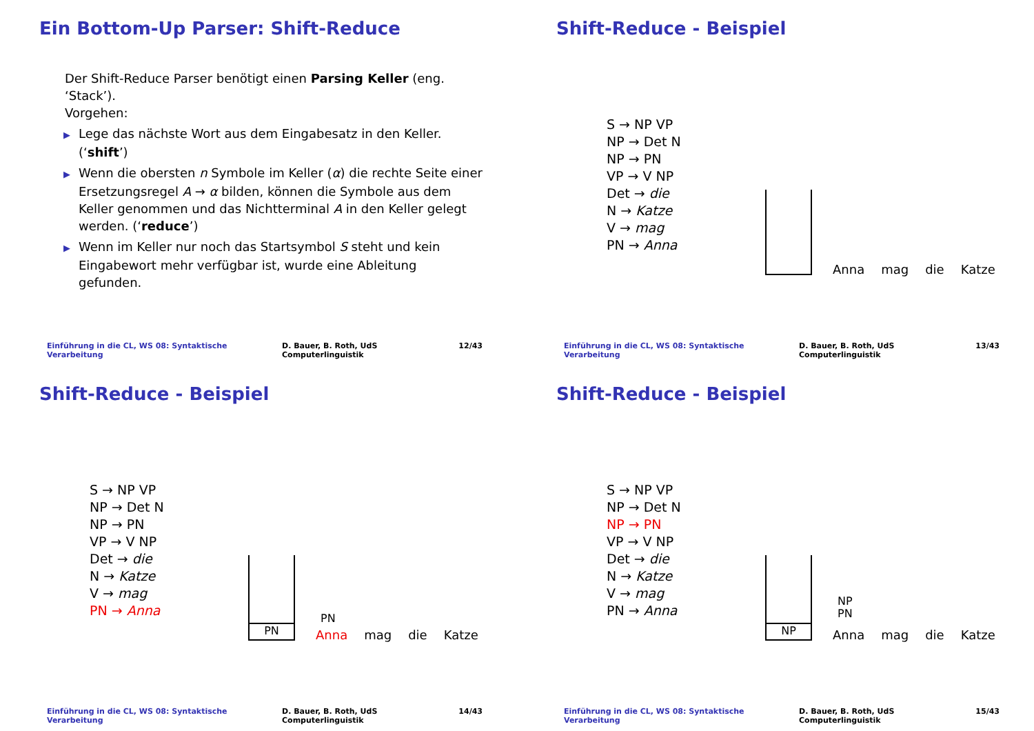Ein Bottom-Up Parser: Shift-Reduce
Der Shift-Reduce Parser benötigt einen Parsing Keller (eng. ‘Stack’).
Vorgehen:
▶ Lege das nächste Wort aus dem Eingabesatz in den Keller. (‘shift’)
▶ Wenn die obersten n Symbole im Keller (α) die rechte Seite einer Ersetzungsregel A → α bilden, können die Symbole aus dem Keller genommen und das Nichtterminal A in den Keller gelegt werden. (‘reduce’)
▶ Wenn im Keller nur noch das Startsymbol S steht und kein Eingabewort mehr verfügbar ist, wurde eine Ableitung gefunden.
Einführung in die CL, WS 08: Syntaktische Verarbeitung D. Bauer, B. Roth, UdS Computerlinguistik 12/43
Shift-Reduce - Beispiel
S → NP VP
NP → Det N
NP → PN
VP → V NP
Det → die
N → Katze
V → mag
PN → Anna
Anna mag die Katze
Einführung in die CL, WS 08: Syntaktische Verarbeitung D. Bauer, B. Roth, UdS Computerlinguistik 13/43
Shift-Reduce - Beispiel
S → NP VP
NP → Det N
NP → PN
VP → V NP
Det → die
N → Katze
V → mag
PN → Anna
PN
PN
Anna mag die Katze
Einführung in die CL, WS 08: Syntaktische Verarbeitung D. Bauer, B. Roth, UdS Computerlinguistik 14/43
Shift-Reduce - Beispiel
S → NP VP
NP → Det N
NP → PN
VP → V NP
Det → die
N → Katze
V → mag
PN → Anna
NP
NP
PN
Anna mag die Katze
Einführung in die CL, WS 08: Syntaktische Verarbeitung D. Bauer, B. Roth, UdS Computerlinguistik 15/43